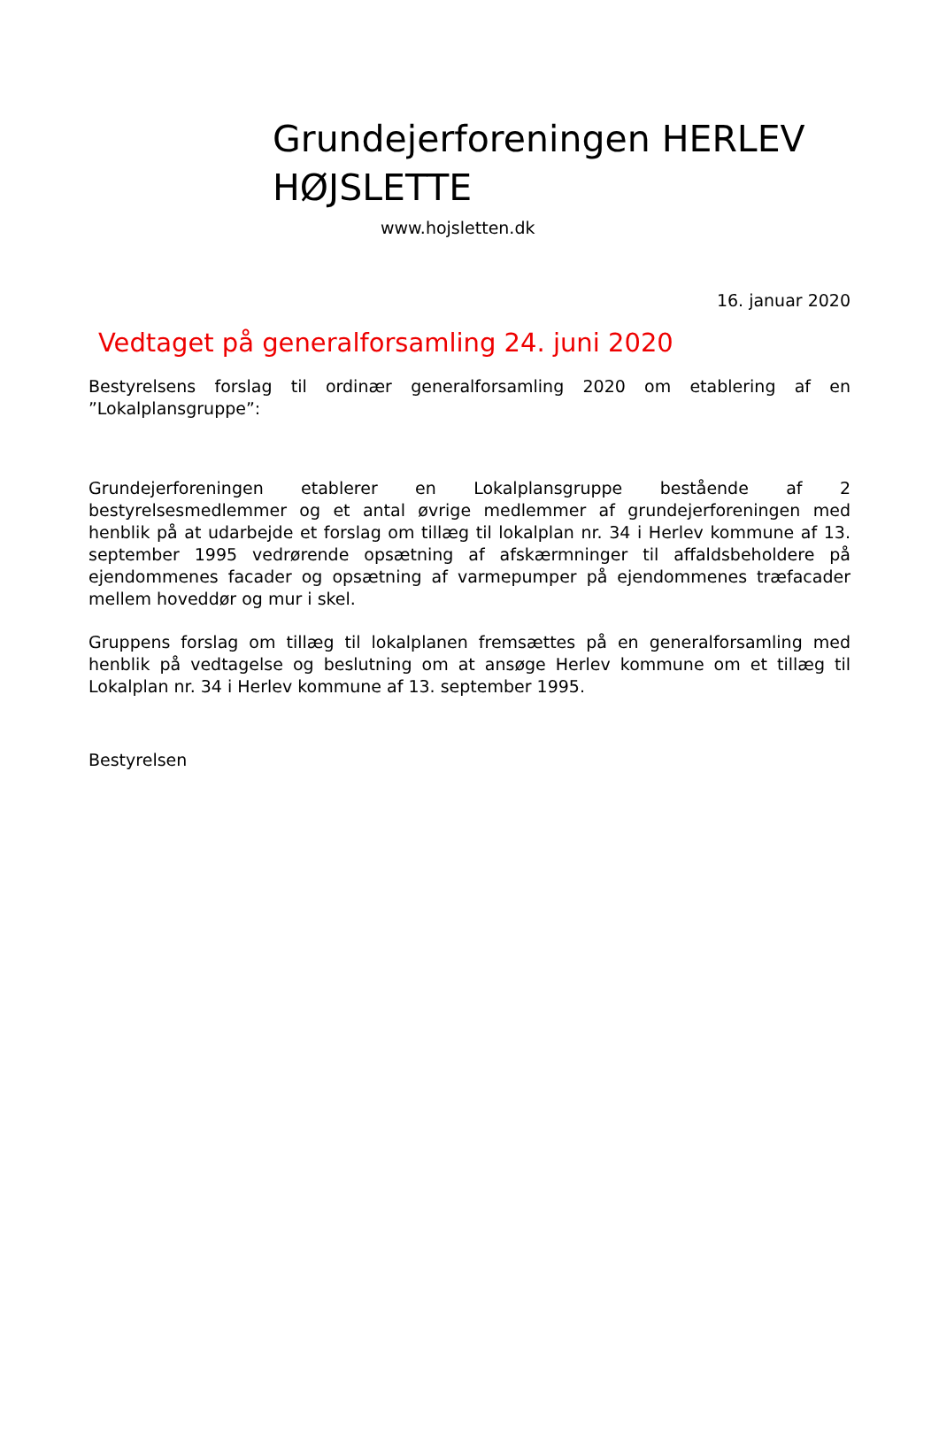Grundejerforeningen HERLEV HØJSLETTE
www.hojsletten.dk
16. januar 2020
Vedtaget på generalforsamling 24. juni 2020
Bestyrelsens forslag til ordinær generalforsamling 2020 om etablering af en ”Lokalplansgruppe”:
Grundejerforeningen etablerer en Lokalplansgruppe bestående af 2 bestyrelsesmedlemmer og et antal øvrige medlemmer af grundejerforeningen med henblik på at udarbejde et forslag om tillæg til lokalplan nr. 34 i Herlev kommune af 13. september 1995 vedrørende opsætning af afskærmninger til affaldsbeholdere på ejendommenes facader og opsætning af varmepumper på ejendommenes træfacader mellem hoveddør og mur i skel.
Gruppens forslag om tillæg til lokalplanen fremsættes på en generalforsamling med henblik på vedtagelse og beslutning om at ansøge Herlev kommune om et tillæg til Lokalplan nr. 34 i Herlev kommune af 13. september 1995.
Bestyrelsen